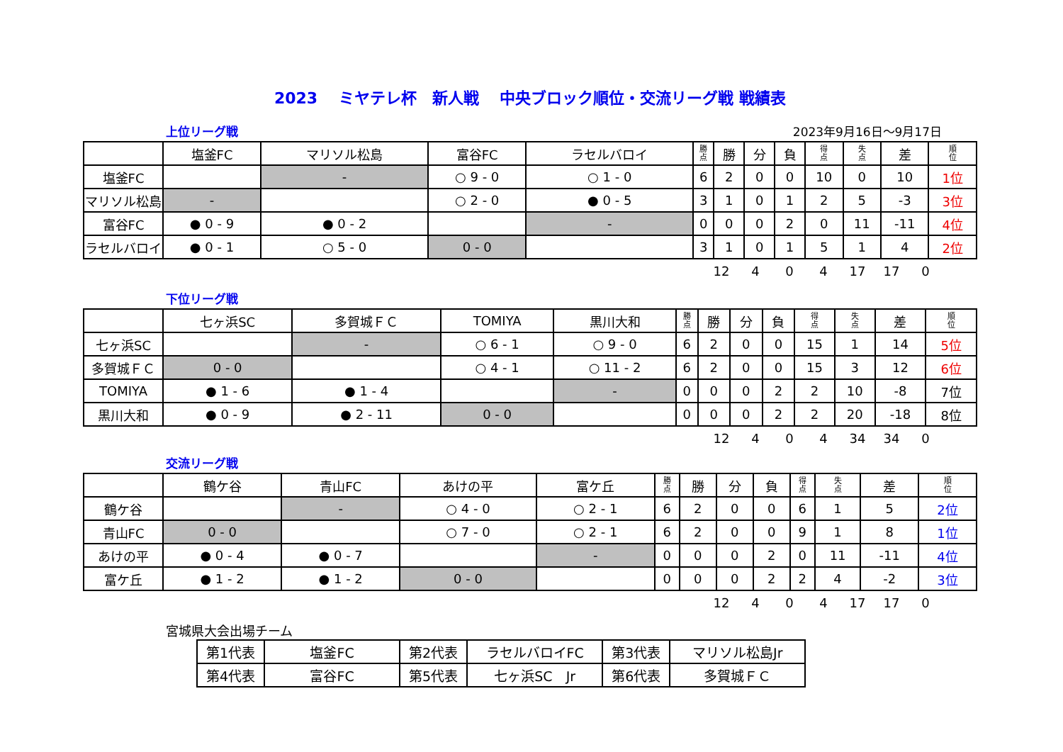2023　 ミヤテレ杯　新人戦　 中央ブロック順位・交流リーグ戦 戦績表
上位リーグ戦 2023年9月16日～9月17日
| | 塩釜FC | マリソル松島 | 富谷FC | ラセルバロイ | 勝 点 | 勝 | 分 | 負 | 得 点 | 失 点 | 差 | 順 位 |
| --- | --- | --- | --- | --- | --- | --- | --- | --- | --- | --- | --- | --- |
| 塩釜FC | | - | ○ 9 - 0 | ○ 1 - 0 | 6 | 2 | 0 | 0 | 10 | 0 | 10 | 1位 |
| マリソル松島 | - | | ○ 2 - 0 | ● 0 - 5 | 3 | 1 | 0 | 1 | 2 | 5 | -3 | 3位 |
| 富谷FC | ● 0 - 9 | ● 0 - 2 | | - | 0 | 0 | 0 | 2 | 0 | 11 | -11 | 4位 |
| ラセルバロイ | ● 0 - 1 | ○ 5 - 0 | 0 - 0 | | 3 | 1 | 0 | 1 | 5 | 1 | 4 | 2位 |
12 4 0 4 17 17 0
下位リーグ戦
| | 七ヶ浜SC | 多賀城ＦＣ | TOMIYA | 黒川大和 | 勝 点 | 勝 | 分 | 負 | 得 点 | 失 点 | 差 | 順 位 |
| --- | --- | --- | --- | --- | --- | --- | --- | --- | --- | --- | --- | --- |
| 七ヶ浜SC | | - | ○ 6 - 1 | ○ 9 - 0 | 6 | 2 | 0 | 0 | 15 | 1 | 14 | 5位 |
| 多賀城ＦＣ | 0 - 0 | | ○ 4 - 1 | ○ 11 - 2 | 6 | 2 | 0 | 0 | 15 | 3 | 12 | 6位 |
| TOMIYA | ● 1 - 6 | ● 1 - 4 | | - | 0 | 0 | 0 | 2 | 2 | 10 | -8 | 7位 |
| 黒川大和 | ● 0 - 9 | ● 2 - 11 | 0 - 0 | | 0 | 0 | 0 | 2 | 2 | 20 | -18 | 8位 |
12 4 0 4 34 34 0
交流リーグ戦
| | 鶴ケ谷 | 青山FC | あけの平 | 富ケ丘 | 勝 点 | 勝 | 分 | 負 | 得 点 | 失 点 | 差 | 順 位 |
| --- | --- | --- | --- | --- | --- | --- | --- | --- | --- | --- | --- | --- |
| 鶴ケ谷 | | - | ○ 4 - 0 | ○ 2 - 1 | 6 | 2 | 0 | 0 | 6 | 1 | 5 | 2位 |
| 青山FC | 0 - 0 | | ○ 7 - 0 | ○ 2 - 1 | 6 | 2 | 0 | 0 | 9 | 1 | 8 | 1位 |
| あけの平 | ● 0 - 4 | ● 0 - 7 | | - | 0 | 0 | 0 | 2 | 0 | 11 | -11 | 4位 |
| 富ケ丘 | ● 1 - 2 | ● 1 - 2 | 0 - 0 | | 0 | 0 | 0 | 2 | 2 | 4 | -2 | 3位 |
12 4 0 4 17 17 0
宮城県大会出場チーム
| 第1代表 | 塩釜FC | 第2代表 | ラセルバロイFC | 第3代表 | マリソル松島Jr |
| 第4代表 | 富谷FC | 第5代表 | 七ヶ浜SC Jr | 第6代表 | 多賀城ＦＣ |